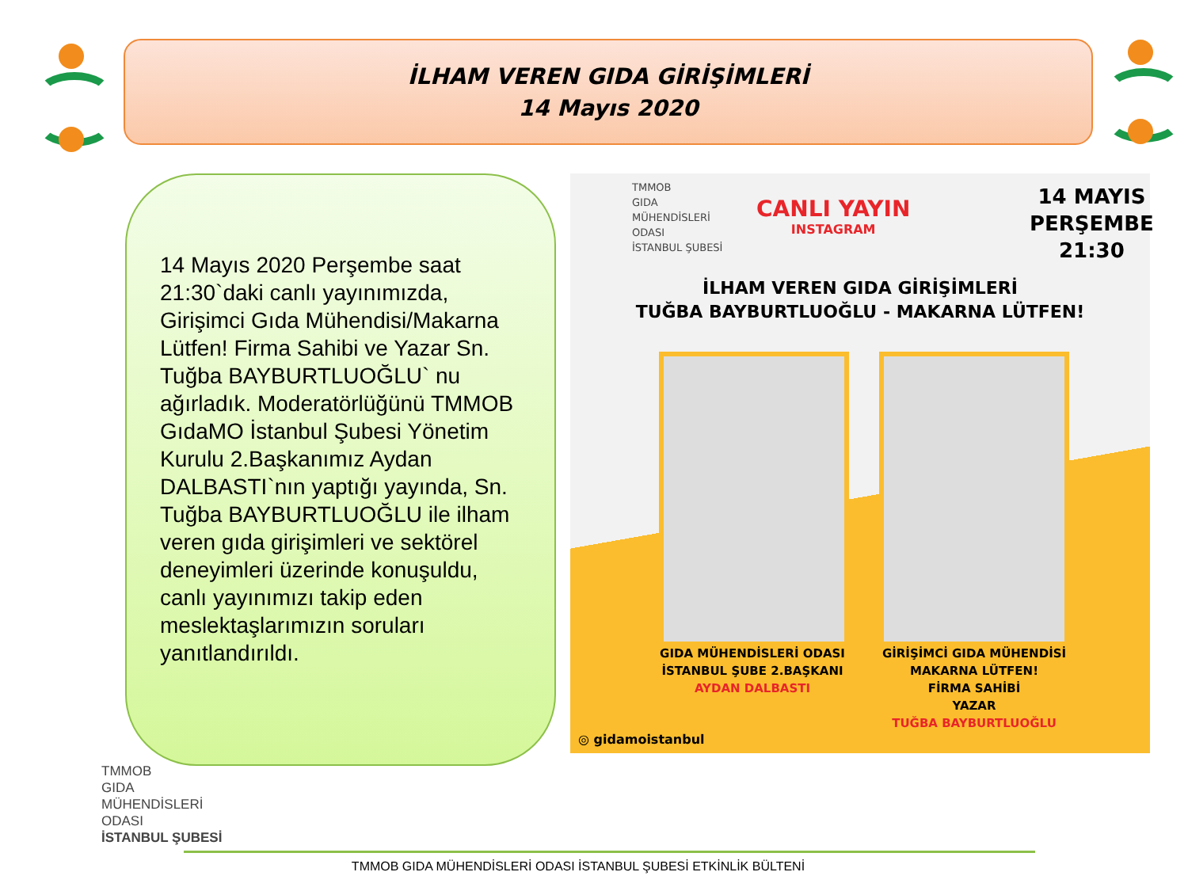İLHAM VEREN GIDA GİRİŞİMLERİ
14 Mayıs 2020
14 Mayıs 2020 Perşembe saat 21:30`daki canlı yayınımızda, Girişimci Gıda Mühendisi/Makarna Lütfen! Firma Sahibi ve Yazar Sn. Tuğba BAYBURTLUOĞLU` nu ağırladık. Moderatörlüğünü TMMOB GıdaMO İstanbul Şubesi Yönetim Kurulu 2.Başkanımız Aydan DALBASTI`nın yaptığı yayında, Sn. Tuğba BAYBURTLUOĞLU ile ilham veren gıda girişimleri ve sektörel deneyimleri üzerinde konuşuldu, canlı yayınımızı takip eden meslektaşlarımızın soruları yanıtlandırıldı.
TMMOB
GIDA
MÜHENDİSLERİ
ODASI
İSTANBUL ŞUBESİ
CANLI YAYIN
INSTAGRAM
14 MAYIS
PERŞEMBE
21:30
İLHAM VEREN GIDA GİRİŞİMLERİ
TUĞBA BAYBURTLUOĞLU - MAKARNA LÜTFEN!
GIDA MÜHENDİSLERİ ODASI
İSTANBUL ŞUBE 2.BAŞKANI
AYDAN DALBASTI
GİRİŞİMCİ GIDA MÜHENDİSİ
MAKARNA LÜTFEN!
FİRMA SAHİBİ
YAZAR
TUĞBA BAYBURTLUOĞLU
◎ gidamoistanbul
TMMOB
GIDA
MÜHENDİSLERİ
ODASI
İSTANBUL ŞUBESİ
TMMOB GIDA MÜHENDİSLERİ ODASI İSTANBUL ŞUBESİ ETKİNLİK BÜLTENİ